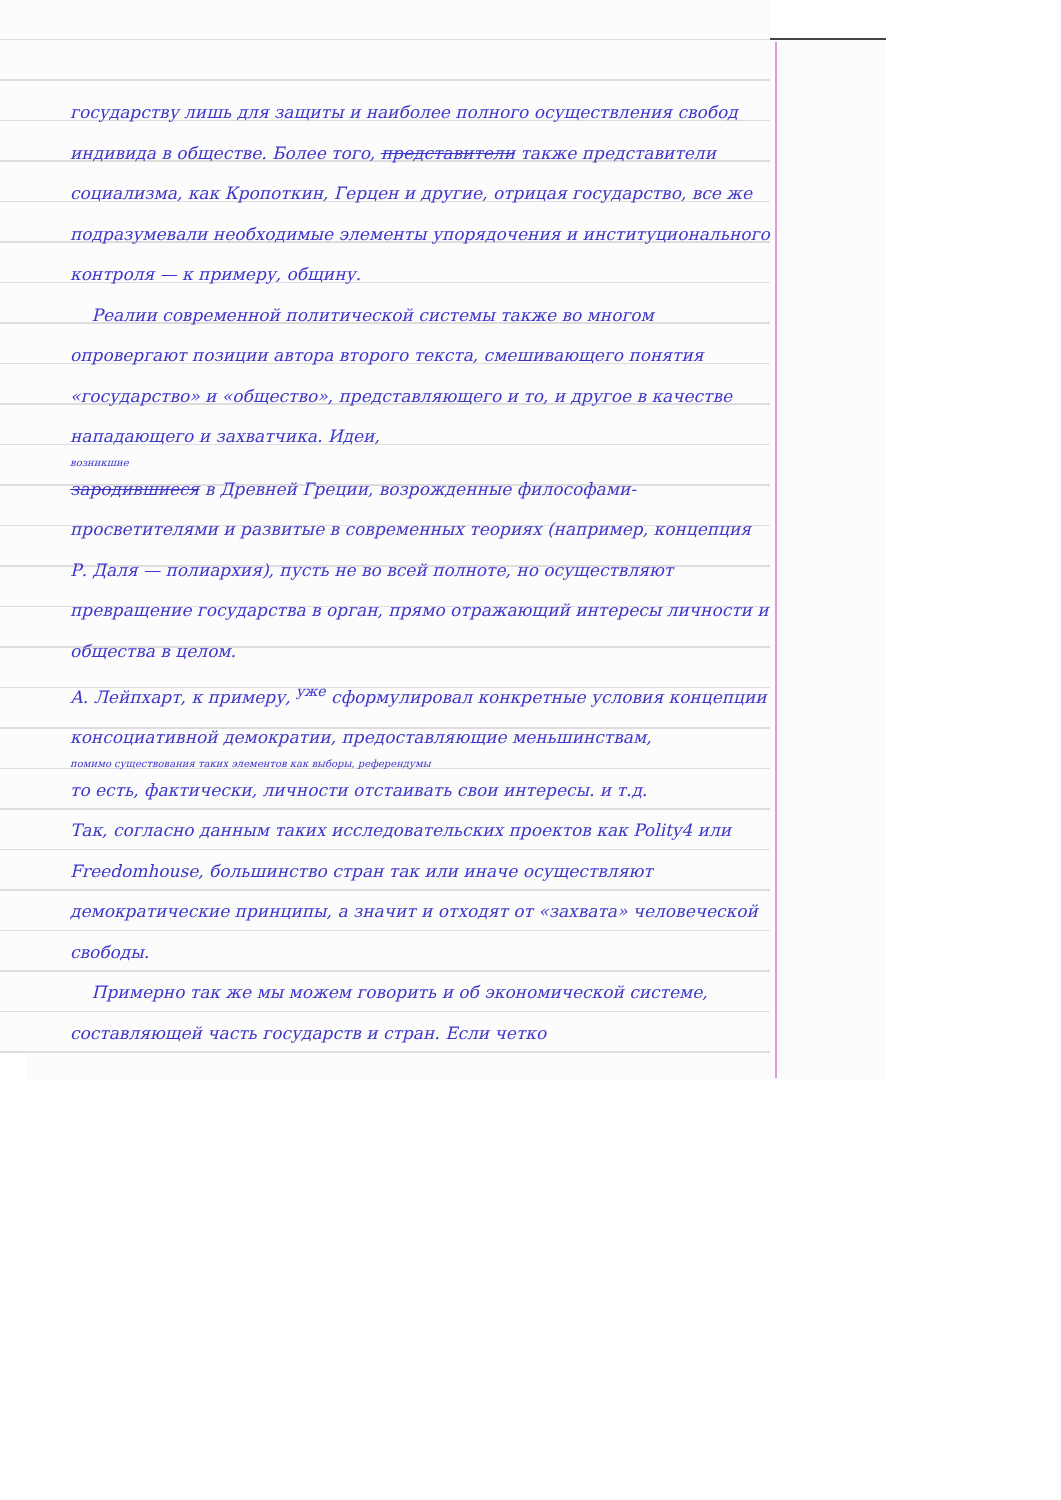государству лишь для защиты и наиболее полного осуществления свобод индивида в обществе. Более того, представители также представители социализма, как Кропоткин, Герцен и другие, отрицая государство, все же подразумевали необходимые элементы упорядочения и институционального контроля — к примеру, общину.
Реалии современной политической системы также во многом опровергают позиции автора второго текста, смешивающего понятия «государство» и «общество», представляющего и то, и другое в качестве нападающего и захватчика. Идеи,
возникшие
зародившиеся в Древней Греции, возрожденные философами-просветителями и развитые в современных теориях (например, концепция Р. Даля — полиархия), пусть не во всей полноте, но осуществляют превращение государства в орган, прямо отражающий интересы личности и общества в целом.
А. Лейпхарт, к примеру, <sup>уже</sup> сформулировал конкретные условия концепции консоциативной демократии, предоставляющие меньшинствам,
помимо существования таких элементов как выборы, референдумы
то есть, фактически, личности отстаивать свои интересы. и т.д.
Так, согласно данным таких исследовательских проектов как Polity4 или Freedomhouse, большинство стран так или иначе осуществляют демократические принципы, а значит и отходят от «захвата» человеческой свободы.
Примерно так же мы можем говорить и об экономической системе, составляющей часть государств и стран. Если четко